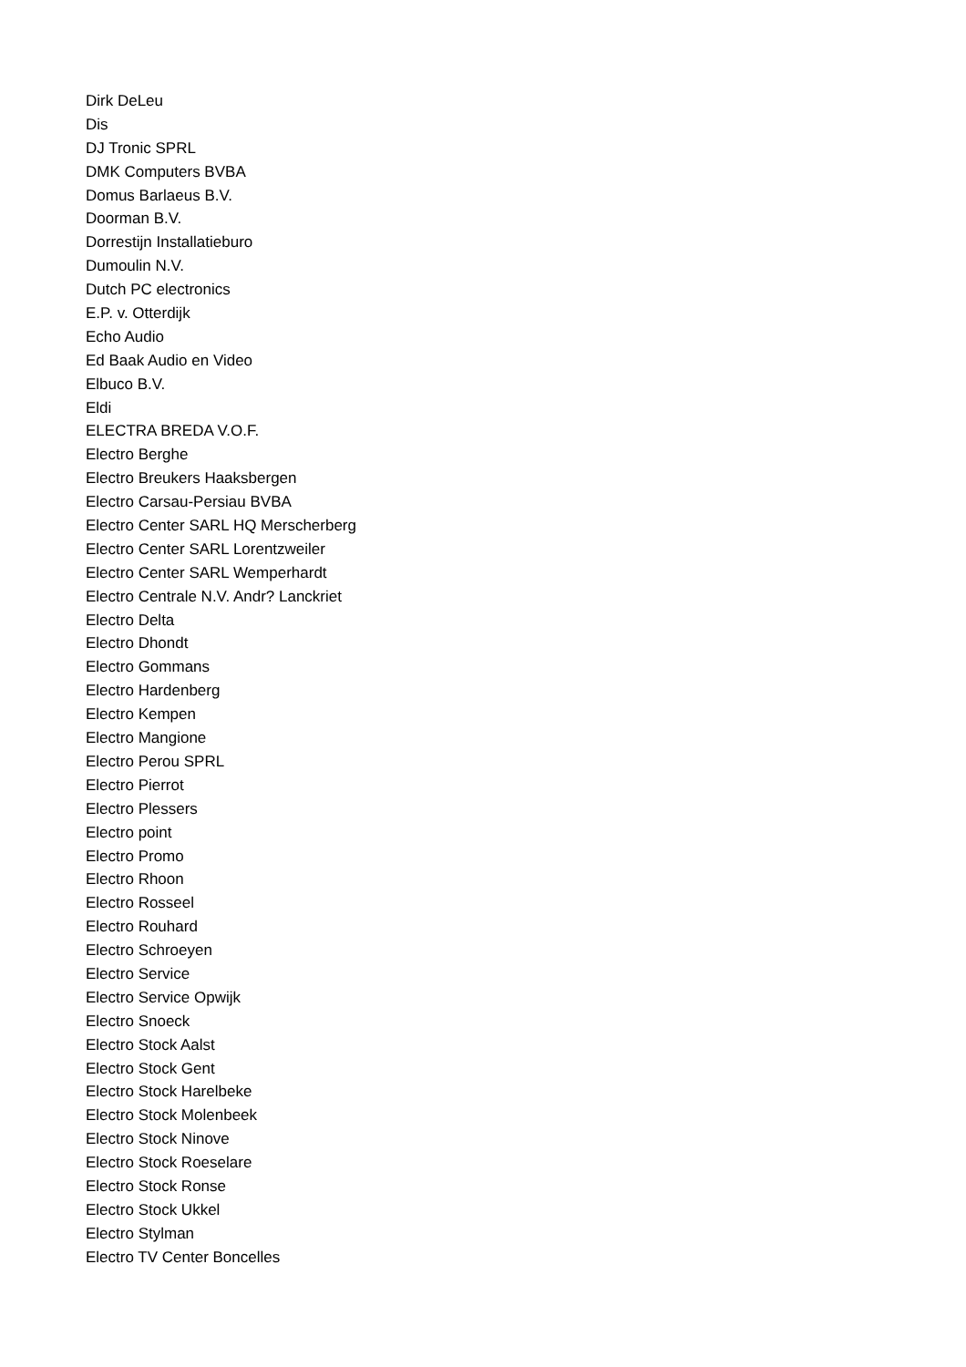Dirk DeLeu
Dis
DJ Tronic SPRL
DMK Computers BVBA
Domus Barlaeus B.V.
Doorman B.V.
Dorrestijn Installatieburo
Dumoulin N.V.
Dutch PC electronics
E.P. v. Otterdijk
Echo Audio
Ed Baak Audio en Video
Elbuco B.V.
Eldi
ELECTRA BREDA V.O.F.
Electro Berghe
Electro Breukers Haaksbergen
Electro Carsau-Persiau BVBA
Electro Center SARL HQ Merscherberg
Electro Center SARL Lorentzweiler
Electro Center SARL Wemperhardt
Electro Centrale N.V. Andr? Lanckriet
Electro Delta
Electro Dhondt
Electro Gommans
Electro Hardenberg
Electro Kempen
Electro Mangione
Electro Perou SPRL
Electro Pierrot
Electro Plessers
Electro point
Electro Promo
Electro Rhoon
Electro Rosseel
Electro Rouhard
Electro Schroeyen
Electro Service
Electro Service Opwijk
Electro Snoeck
Electro Stock Aalst
Electro Stock Gent
Electro Stock Harelbeke
Electro Stock Molenbeek
Electro Stock Ninove
Electro Stock Roeselare
Electro Stock Ronse
Electro Stock Ukkel
Electro Stylman
Electro TV Center Boncelles